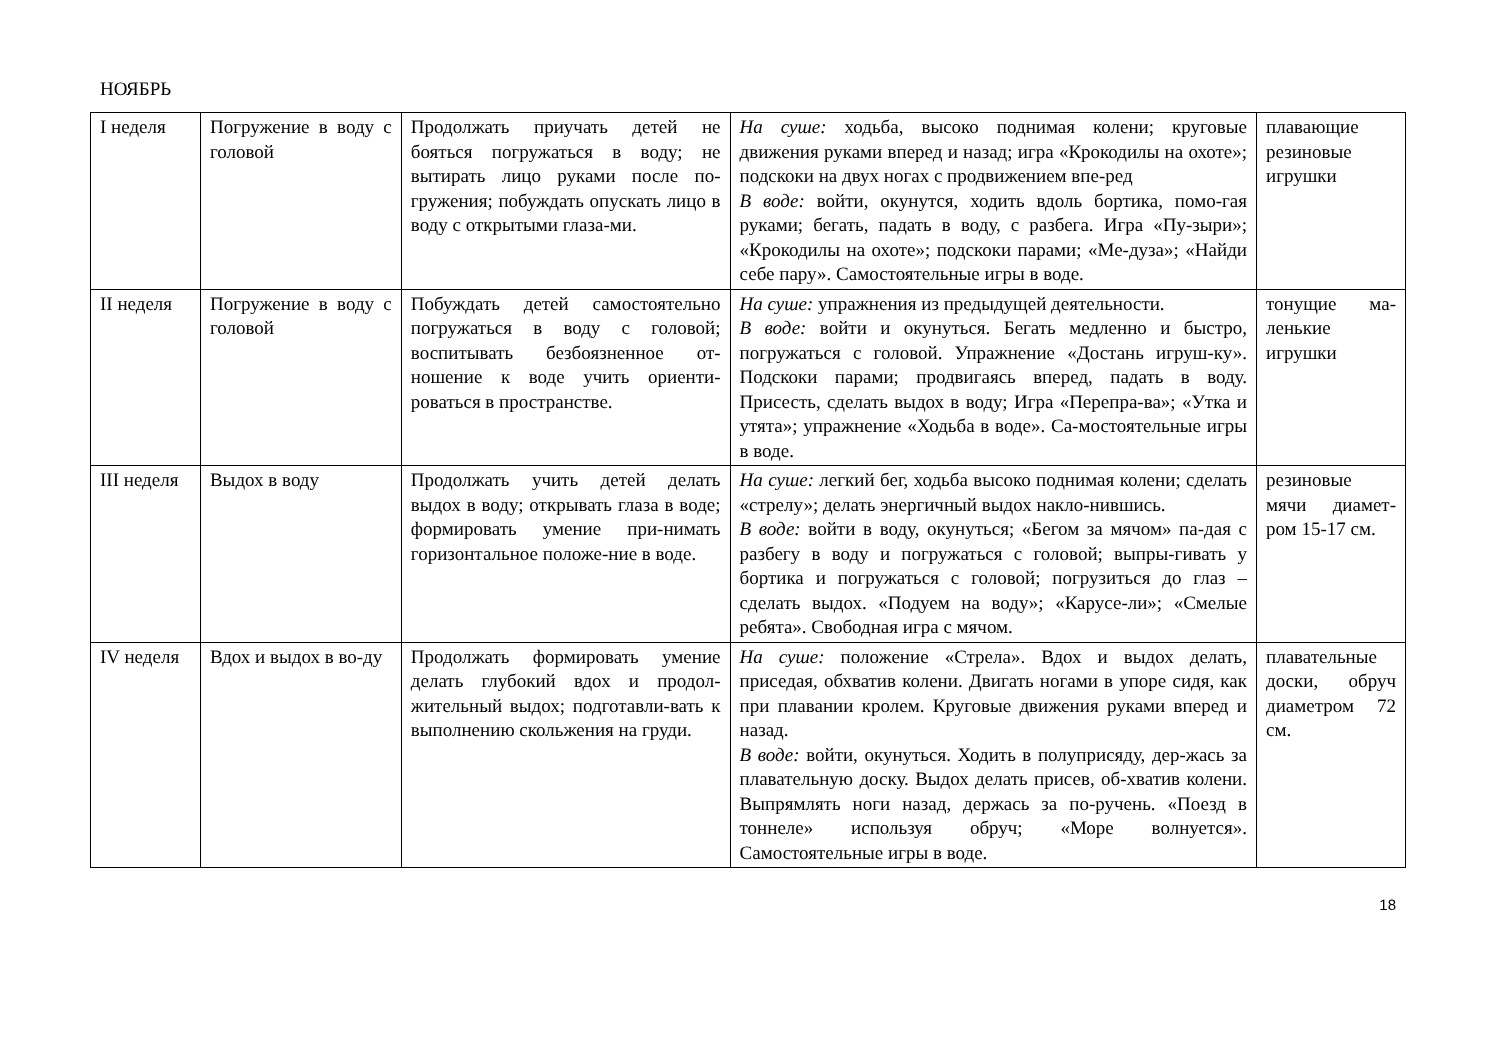НОЯБРЬ
| I неделя | Погружение в воду с головой | Продолжать приучать детей не бояться погружаться в воду; не вытирать лицо руками после по-гружения; побуждать опускать лицо в воду с открытыми глаза-ми. | На суше: ходьба, высоко поднимая колени; круговые движения руками вперед и назад; игра «Крокодилы на охоте»; подскоки на двух ногах с продвижением впе-ред В воде: войти, окунутся, ходить вдоль бортика, помо-гая руками; бегать, падать в воду, с разбега. Игра «Пу-зыри»; «Крокодилы на охоте»; подскоки парами; «Ме-дуза»; «Найди себе пару». Самостоятельные игры в воде. | плавающие резиновые игрушки |
| II неделя | Погружение в воду с головой | Побуждать детей самостоятельно погружаться в воду с головой; воспитывать безбоязненное от-ношение к воде учить ориенти-роваться в пространстве. | На суше: упражнения из предыдущей деятельности. В воде: войти и окунуться. Бегать медленно и быстро, погружаться с головой. Упражнение «Достань игруш-ку». Подскоки парами; продвигаясь вперед, падать в воду. Присесть, сделать выдох в воду; Игра «Перепра-ва»; «Утка и утята»; упражнение «Ходьба в воде». Са-мостоятельные игры в воде. | тонущие ма-ленькие игрушки |
| III неделя | Выдох в воду | Продолжать учить детей делать выдох в воду; открывать глаза в воде; формировать умение при-нимать горизонтальное положе-ние в воде. | На суше: легкий бег, ходьба высоко поднимая колени; сделать «стрелу»; делать энергичный выдох накло-нившись. В воде: войти в воду, окунуться; «Бегом за мячом» па-дая с разбегу в воду и погружаться с головой; выпры-гивать у бортика и погружаться с головой; погрузиться до глаз – сделать выдох. «Подуем на воду»; «Карусе-ли»; «Смелые ребята». Свободная игра с мячом. | резиновые мячи диамет-ром 15-17 см. |
| IV неделя | Вдох и выдох в во-ду | Продолжать формировать умение делать глубокий вдох и продол-жительный выдох; подготавли-вать к выполнению скольжения на груди. | На суше: положение «Стрела». Вдох и выдох делать, приседая, обхватив колени. Двигать ногами в упоре сидя, как при плавании кролем. Круговые движения руками вперед и назад. В воде: войти, окунуться. Ходить в полуприсяду, дер-жась за плавательную доску. Выдох делать присев, об-хватив колени. Выпрямлять ноги назад, держась за по-ручень. «Поезд в тоннеле» используя обруч; «Море волнуется». Самостоятельные игры в воде. | плавательные доски, обруч диаметром 72 см. |
18